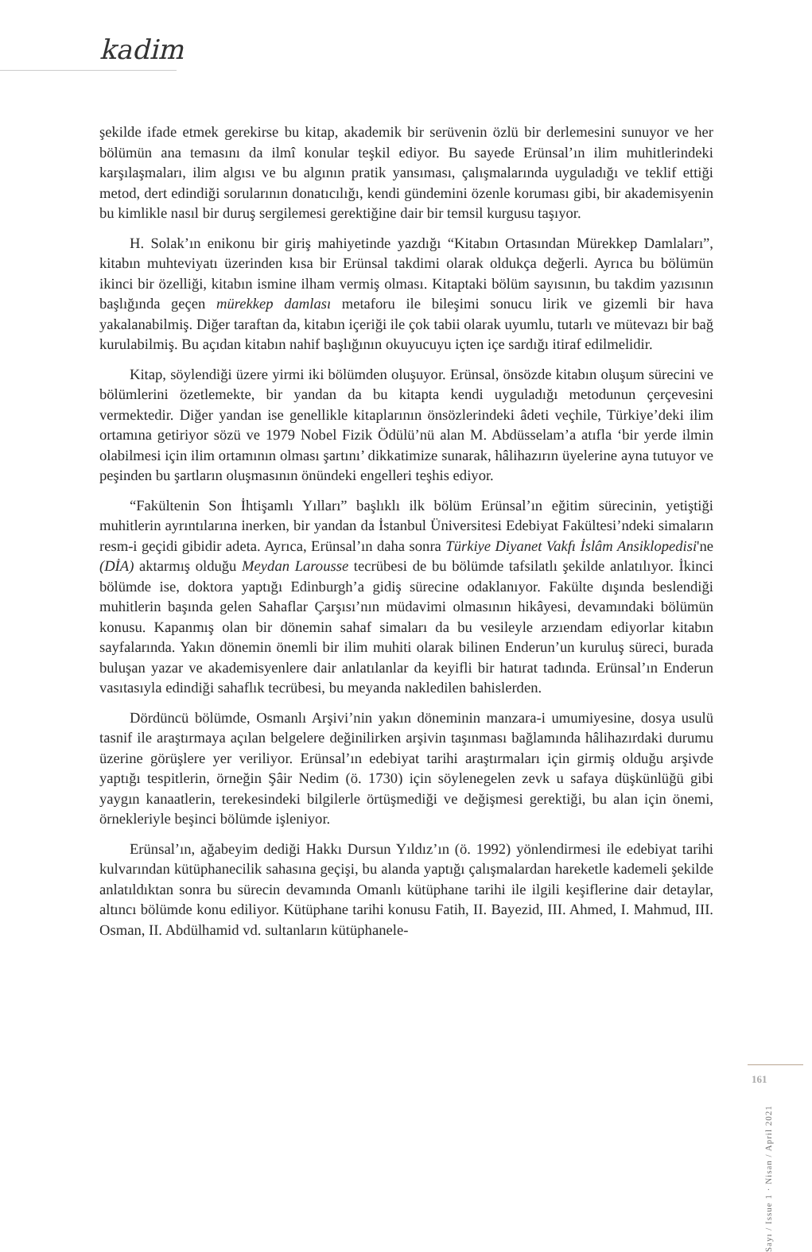kadim
şekilde ifade etmek gerekirse bu kitap, akademik bir serüvenin özlü bir derlemesini sunuyor ve her bölümün ana temasını da ilmî konular teşkil ediyor. Bu sayede Erünsal’ın ilim muhitlerindeki karşılaşmaları, ilim algısı ve bu algının pratik yansıması, çalışmalarında uyguladığı ve teklif ettiği metod, dert edindiği sorularının donatıcılığı, kendi gündemini özenle koruması gibi, bir akademisyenin bu kimlikle nasıl bir duruş sergilemesi gerektiğine dair bir temsil kurgusu taşıyor.
H. Solak’ın enikonu bir giriş mahiyetinde yazdığı “Kitabın Ortasından Mürekkep Damlaları”, kitabın muhteviyatı üzerinden kısa bir Erünsal takdimi olarak oldukça değerli. Ayrıca bu bölümün ikinci bir özelliği, kitabın ismine ilham vermiş olması. Kitaptaki bölüm sayısının, bu takdim yazısının başlığında geçen mürekkep damlası metaforu ile bileşimi sonucu lirik ve gizemli bir hava yakalanabilmiş. Diğer taraftan da, kitabın içeriği ile çok tabii olarak uyumlu, tutarlı ve mütevazı bir bağ kurulabilmiş. Bu açıdan kitabın nahif başlığının okuyucuyu içten içe sardığı itiraf edilmelidir.
Kitap, söylendiği üzere yirmi iki bölümden oluşuyor. Erünsal, önsözde kitabın oluşum sürecini ve bölümlerini özetlemekte, bir yandan da bu kitapta kendi uyguladığı metodunun çerçevesini vermektedir. Diğer yandan ise genellikle kitaplarının önsözlerindeki âdeti veçhile, Türkiye’deki ilim ortamına getiriyor sözü ve 1979 Nobel Fizik Ödülü’nü alan M. Abdüsselam’a atıfla ‘bir yerde ilmin olabilmesi için ilim ortamının olması şartını’ dikkatimize sunarak, hâlihazırın üyelerine ayna tutuyor ve peşinden bu şartların oluşmasının önündeki engelleri teşhis ediyor.
“Fakültenin Son İhtişamlı Yılları” başlıklı ilk bölüm Erünsal’ın eğitim sürecinin, yetiştiği muhitlerin ayrıntılarına inerken, bir yandan da İstanbul Üniversitesi Edebiyat Fakültesi’ndeki simaların resm-i geçidi gibidir adeta. Ayrıca, Erünsal’ın daha sonra Türkiye Diyanet Vakfı İslâm Ansiklopedisi'ne (DİA) aktarmış olduğu Meydan Larousse tecrübesi de bu bölümde tafsilatlı şekilde anlatılıyor. İkinci bölümde ise, doktora yaptığı Edinburgh’a gidiş sürecine odaklanıyor. Fakülte dışında beslendiği muhitlerin başında gelen Sahaflar Çarşısı’nın müdavimi olmasının hikâyesi, devamındaki bölümün konusu. Kapanmış olan bir dönemin sahaf simaları da bu vesileyle arzıendam ediyorlar kitabın sayfalarında. Yakın dönemin önemli bir ilim muhiti olarak bilinen Enderun’un kuruluş süreci, burada buluşan yazar ve akademisyenlere dair anlatılanlar da keyifli bir hatırat tadında. Erünsal’ın Enderun vasıtasıyla edindiği sahaflık tecrübesi, bu meyanda nakledilen bahislerden.
Dördüncü bölümde, Osmanlı Arşivi’nin yakın döneminin manzara-i umumiyesine, dosya usulü tasnif ile araştırmaya açılan belgelere değinilirken arşivin taşınması bağlamında hâlihazırdaki durumu üzerine görüşlere yer veriliyor. Erünsal’ın edebiyat tarihi araştırmaları için girmiş olduğu arşivde yaptığı tespitlerin, örneğin Şâir Nedim (ö. 1730) için söylenegelen zevk u safaya düşkünlüğü gibi yaygın kanaatlerin, terekesindeki bilgilerle örtüşmediği ve değişmesi gerektiği, bu alan için önemi, örnekleriyle beşinci bölümde işleniyor.
Erünsal’ın, ağabeyim dediği Hakkı Dursun Yıldız’ın (ö. 1992) yönlendirmesi ile edebiyat tarihi kulvarından kütüphanecilik sahasına geçişi, bu alanda yaptığı çalışmalardan hareketle kademeli şekilde anlatıldıktan sonra bu sürecin devamında Omanlı kütüphane tarihi ile ilgili keşiflerine dair detaylar, altıncı bölümde konu ediliyor. Kütüphane tarihi konusu Fatih, II. Bayezid, III. Ahmed, I. Mahmud, III. Osman, II. Abdülhamid vd. sultanların kütüphanele-
Sayı / Issue 1 · Nisan / April 2021
161